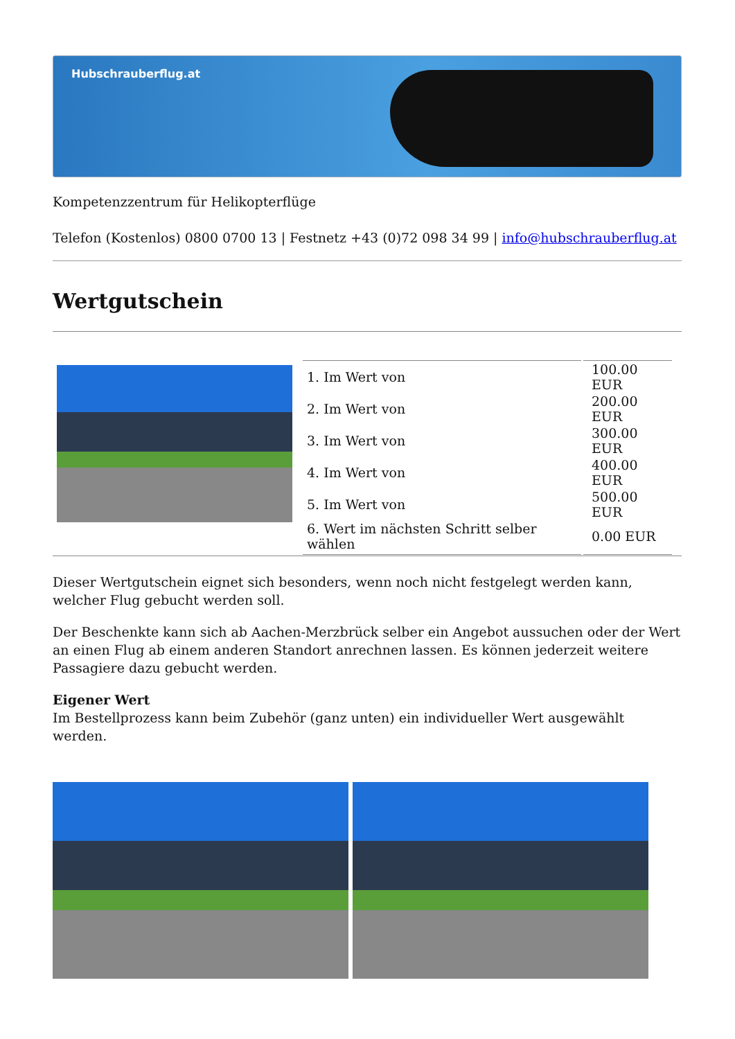Hubschrauberflug.at
Kompetenzzentrum für Helikopterflüge
Telefon (Kostenlos) 0800 0700 13 | Festnetz +43 (0)72 098 34 99 | info@hubschrauberflug.at
Wertgutschein
| | / 1. Im Wert von / 100.00 EUR / / 2. Im Wert von / 200.00 EUR / / 3. Im Wert von / 300.00 EUR / / 4. Im Wert von / 400.00 EUR / / 5. Im Wert von / 500.00 EUR / / 6. Wert im nächsten Schritt selber wählen / 0.00 EUR / |
Dieser Wertgutschein eignet sich besonders, wenn noch nicht festgelegt werden kann, welcher Flug gebucht werden soll.
Der Beschenkte kann sich ab Aachen-Merzbrück selber ein Angebot aussuchen oder der Wert an einen Flug ab einem anderen Standort anrechnen lassen. Es können jederzeit weitere Passagiere dazu gebucht werden.
Eigener Wert
Im Bestellprozess kann beim Zubehör (ganz unten) ein individueller Wert ausgewählt werden.